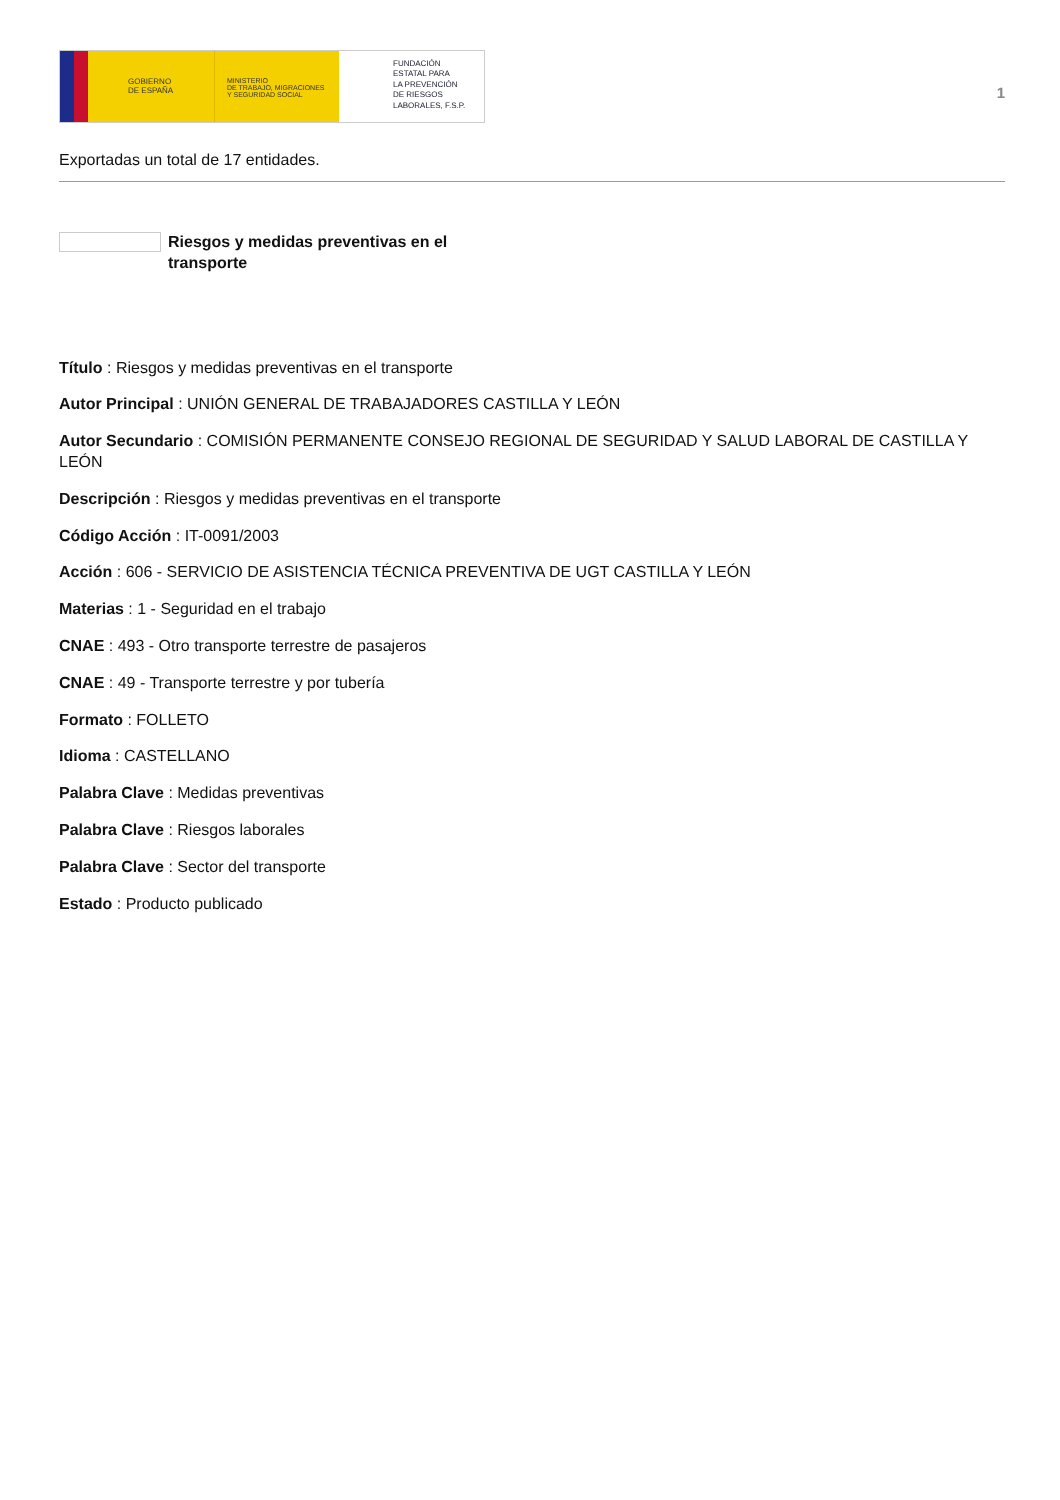GOBIERNO
DE ESPAÑA
MINISTERIO
DE TRABAJO, MIGRACIONES
Y SEGURIDAD SOCIAL
FUNDACIÓN
ESTATAL PARA
LA PREVENCIÓN
DE RIESGOS
LABORALES, F.S.P.
1
Exportadas un total de 17 entidades.
Riesgos y medidas preventivas en el transporte
Título : Riesgos y medidas preventivas en el transporte
Autor Principal : UNIÓN GENERAL DE TRABAJADORES CASTILLA Y LEÓN
Autor Secundario : COMISIÓN PERMANENTE CONSEJO REGIONAL DE SEGURIDAD Y SALUD LABORAL DE CASTILLA Y LEÓN
Descripción : Riesgos y medidas preventivas en el transporte
Código Acción : IT-0091/2003
Acción : 606 - SERVICIO DE ASISTENCIA TÉCNICA PREVENTIVA DE UGT CASTILLA Y LEÓN
Materias : 1 - Seguridad en el trabajo
CNAE : 493 - Otro transporte terrestre de pasajeros
CNAE : 49 - Transporte terrestre y por tubería
Formato : FOLLETO
Idioma : CASTELLANO
Palabra Clave : Medidas preventivas
Palabra Clave : Riesgos laborales
Palabra Clave : Sector del transporte
Estado : Producto publicado